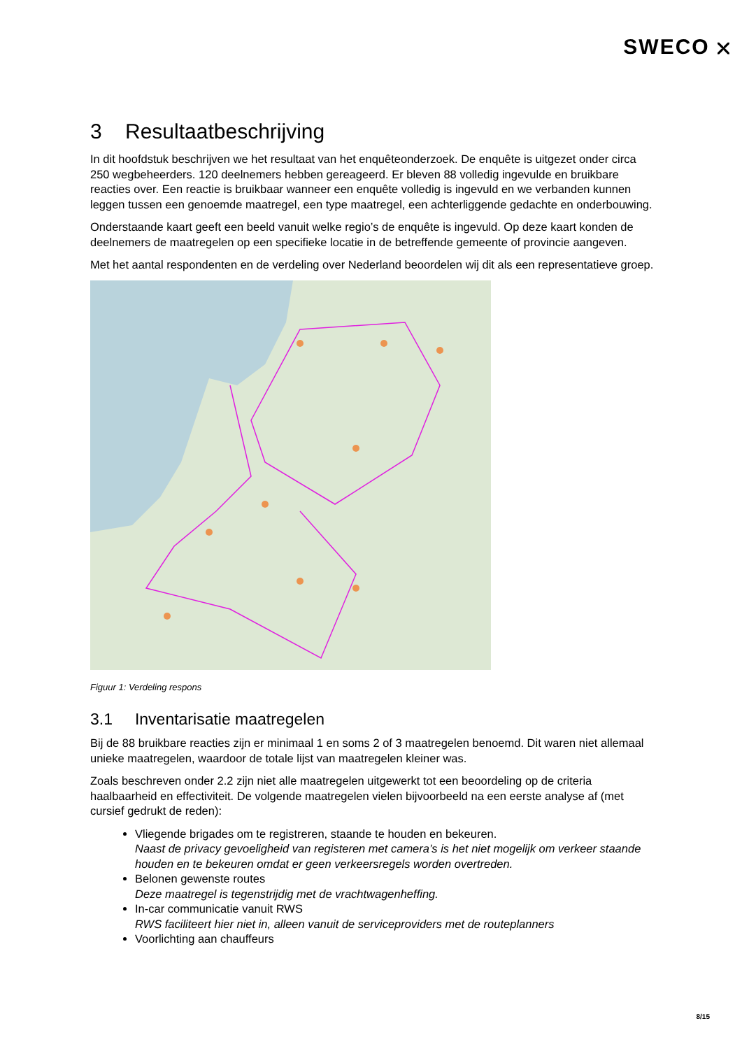SWECO ⛌
3 Resultaatbeschrijving
In dit hoofdstuk beschrijven we het resultaat van het enquêteonderzoek. De enquête is uitgezet onder circa 250 wegbeheerders. 120 deelnemers hebben gereageerd. Er bleven 88 volledig ingevulde en bruikbare reacties over. Een reactie is bruikbaar wanneer een enquête volledig is ingevuld en we verbanden kunnen leggen tussen een genoemde maatregel, een type maatregel, een achterliggende gedachte en onderbouwing.
Onderstaande kaart geeft een beeld vanuit welke regio’s de enquête is ingevuld. Op deze kaart konden de deelnemers de maatregelen op een specifieke locatie in de betreffende gemeente of provincie aangeven.
Met het aantal respondenten en de verdeling over Nederland beoordelen wij dit als een representatieve groep.
Figuur 1: Verdeling respons
3.1 Inventarisatie maatregelen
Bij de 88 bruikbare reacties zijn er minimaal 1 en soms 2 of 3 maatregelen benoemd. Dit waren niet allemaal unieke maatregelen, waardoor de totale lijst van maatregelen kleiner was.
Zoals beschreven onder 2.2 zijn niet alle maatregelen uitgewerkt tot een beoordeling op de criteria haalbaarheid en effectiviteit. De volgende maatregelen vielen bijvoorbeeld na een eerste analyse af (met cursief gedrukt de reden):
Vliegende brigades om te registreren, staande te houden en bekeuren.
Naast de privacy gevoeligheid van registeren met camera’s is het niet mogelijk om verkeer staande houden en te bekeuren omdat er geen verkeersregels worden overtreden.
Belonen gewenste routes
Deze maatregel is tegenstrijdig met de vrachtwagenheffing.
In-car communicatie vanuit RWS
RWS faciliteert hier niet in, alleen vanuit de serviceproviders met de routeplanners
Voorlichting aan chauffeurs
8/15